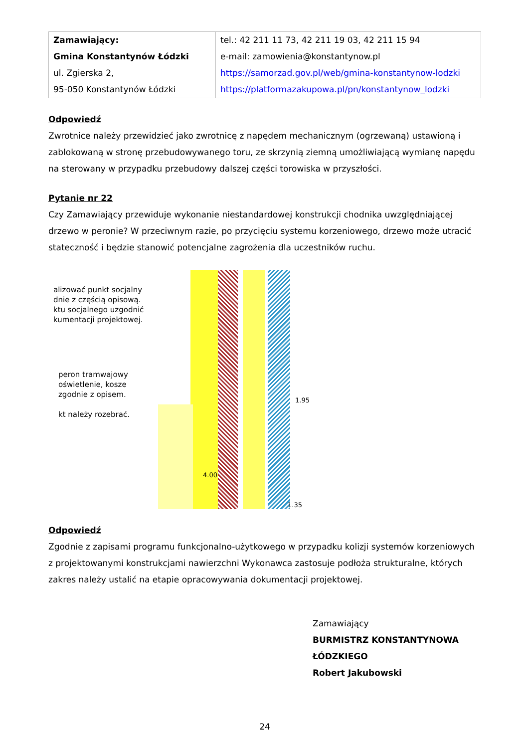| Zamawiający: Gmina Konstantynów Łódzki ul. Zgierska 2, 95-050 Konstantynów Łódzki | tel.: 42 211 11 73, 42 211 19 03, 42 211 15 94 e-mail: zamowienia@konstantynow.pl https://samorzad.gov.pl/web/gmina-konstantynow-lodzki https://platformazakupowa.pl/pn/konstantynow_lodzki |
Odpowiedź
Zwrotnice należy przewidzieć jako zwrotnicę z napędem mechanicznym (ogrzewaną) ustawioną i zablokowaną w stronę przebudowywanego toru, ze skrzynią ziemną umożliwiającą wymianę napędu na sterowany w przypadku przebudowy dalszej części torowiska w przyszłości.
Pytanie nr 22
Czy Zamawiający przewiduje wykonanie niestandardowej konstrukcji chodnika uwzględniającej drzewo w peronie? W przeciwnym razie, po przycięciu systemu korzeniowego, drzewo może utracić stateczność i będzie stanowić potencjalne zagrożenia dla uczestników ruchu.
alizować punkt socjalny
dnie z częścią opisową.
ktu socjalnego uzgodnić
kumentacji projektowej.
peron tramwajowy
oświetlenie, kosze
zgodnie z opisem.
kt należy rozebrać.
4.00
1.95
1.35
Odpowiedź
Zgodnie z zapisami programu funkcjonalno-użytkowego w przypadku kolizji systemów korzeniowych z projektowanymi konstrukcjami nawierzchni Wykonawca zastosuje podłoża strukturalne, których zakres należy ustalić na etapie opracowywania dokumentacji projektowej.
Zamawiający
BURMISTRZ KONSTANTYNOWA ŁÓDZKIEGO
Robert Jakubowski
24